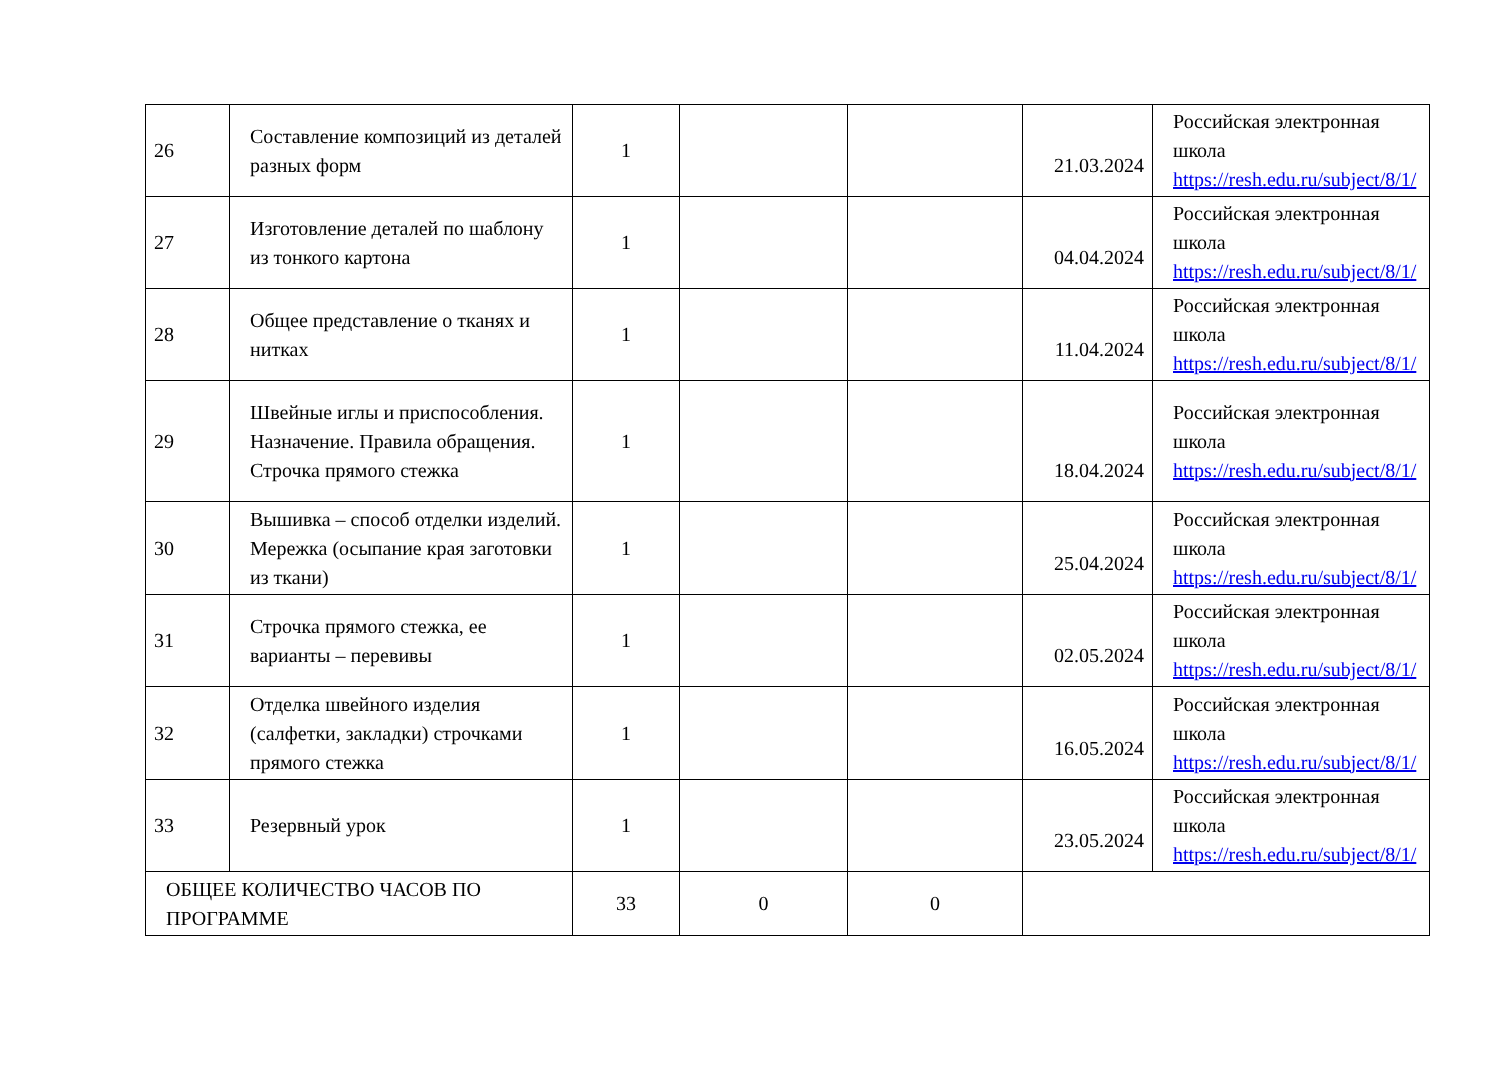| 26 | Составление композиций из деталей разных форм | 1 | | | 21.03.2024 | Российская электронная школа https://resh.edu.ru/subject/8/1/ |
| 27 | Изготовление деталей по шаблону из тонкого картона | 1 | | | 04.04.2024 | Российская электронная школа https://resh.edu.ru/subject/8/1/ |
| 28 | Общее представление о тканях и нитках | 1 | | | 11.04.2024 | Российская электронная школа https://resh.edu.ru/subject/8/1/ |
| 29 | Швейные иглы и приспособления. Назначение. Правила обращения. Строчка прямого стежка | 1 | | | 18.04.2024 | Российская электронная школа https://resh.edu.ru/subject/8/1/ |
| 30 | Вышивка – способ отделки изделий. Мережка (осыпание края заготовки из ткани) | 1 | | | 25.04.2024 | Российская электронная школа https://resh.edu.ru/subject/8/1/ |
| 31 | Строчка прямого стежка, ее варианты – перевивы | 1 | | | 02.05.2024 | Российская электронная школа https://resh.edu.ru/subject/8/1/ |
| 32 | Отделка швейного изделия (салфетки, закладки) строчками прямого стежка | 1 | | | 16.05.2024 | Российская электронная школа https://resh.edu.ru/subject/8/1/ |
| 33 | Резервный урок | 1 | | | 23.05.2024 | Российская электронная школа https://resh.edu.ru/subject/8/1/ |
| ОБЩЕЕ КОЛИЧЕСТВО ЧАСОВ ПО ПРОГРАММЕ | | 33 | 0 | 0 | | |